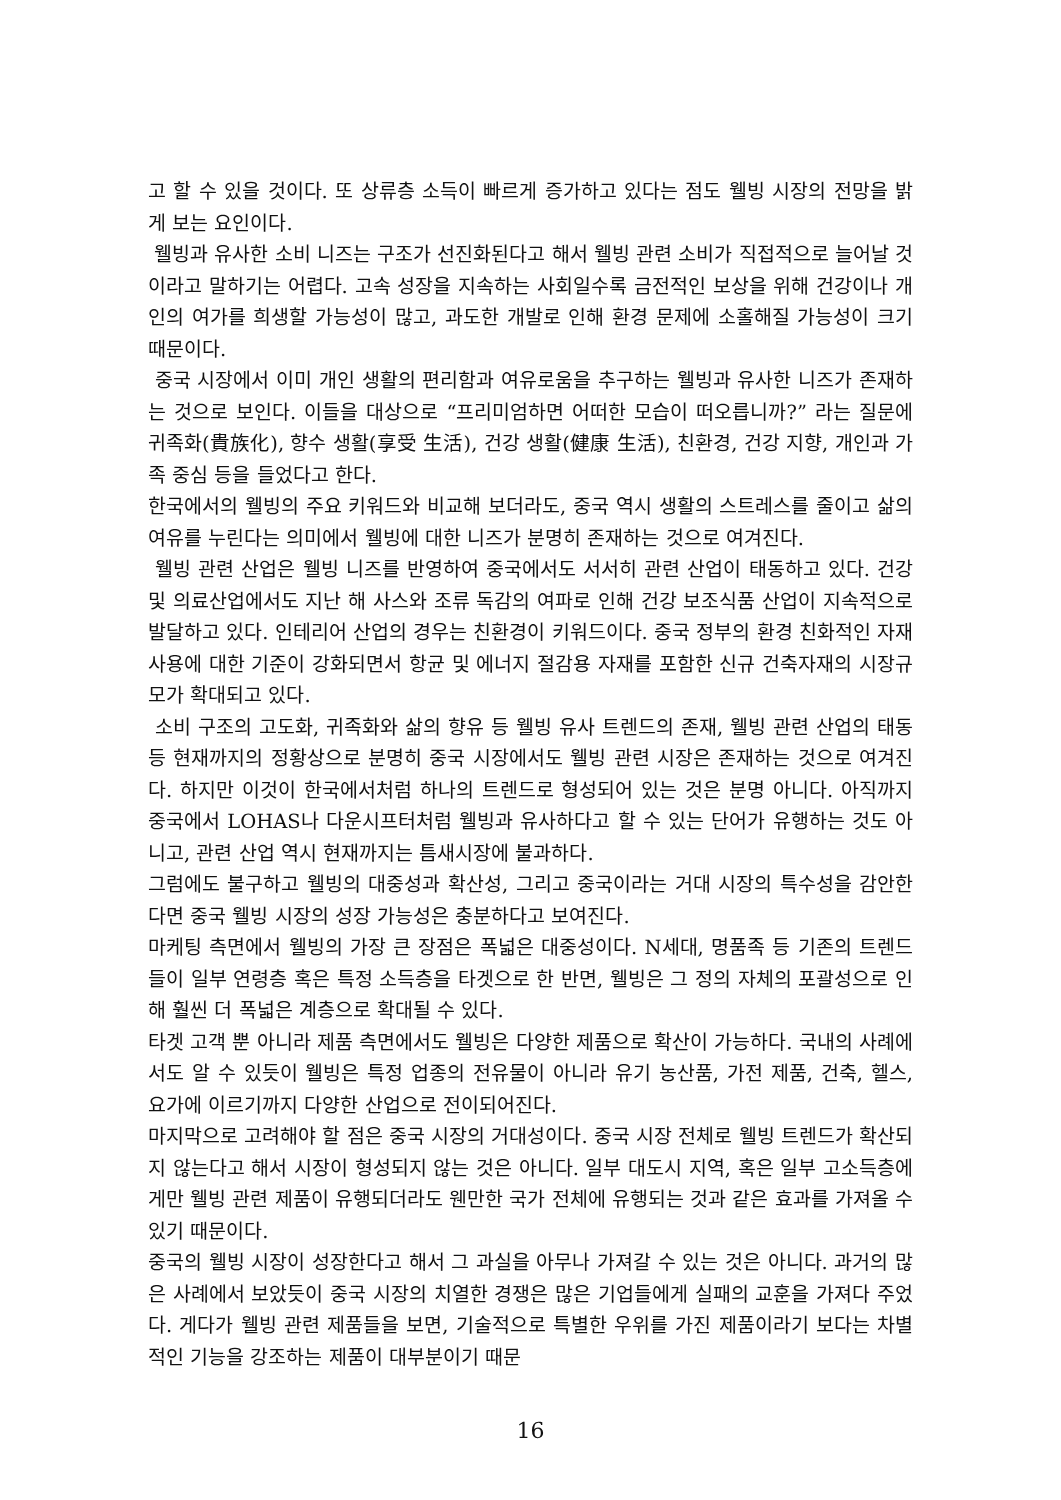고 할 수 있을 것이다. 또 상류층 소득이 빠르게 증가하고 있다는 점도 웰빙 시장의 전망을 밝게 보는 요인이다.
웰빙과 유사한 소비 니즈는 구조가 선진화된다고 해서 웰빙 관련 소비가 직접적으로 늘어날 것이라고 말하기는 어렵다. 고속 성장을 지속하는 사회일수록 금전적인 보상을 위해 건강이나 개인의 여가를 희생할 가능성이 많고, 과도한 개발로 인해 환경 문제에 소홀해질 가능성이 크기 때문이다.
중국 시장에서 이미 개인 생활의 편리함과 여유로움을 추구하는 웰빙과 유사한 니즈가 존재하는 것으로 보인다. 이들을 대상으로 “프리미엄하면 어떠한 모습이 떠오릅니까?” 라는 질문에 귀족화(貴族化), 향수 생활(享受 生活), 건강 생활(健康 生活), 친환경, 건강 지향, 개인과 가족 중심 등을 들었다고 한다.
한국에서의 웰빙의 주요 키워드와 비교해 보더라도, 중국 역시 생활의 스트레스를 줄이고 삶의 여유를 누린다는 의미에서 웰빙에 대한 니즈가 분명히 존재하는 것으로 여겨진다.
웰빙 관련 산업은 웰빙 니즈를 반영하여 중국에서도 서서히 관련 산업이 태동하고 있다. 건강 및 의료산업에서도 지난 해 사스와 조류 독감의 여파로 인해 건강 보조식품 산업이 지속적으로 발달하고 있다. 인테리어 산업의 경우는 친환경이 키워드이다. 중국 정부의 환경 친화적인 자재 사용에 대한 기준이 강화되면서 항균 및 에너지 절감용 자재를 포함한 신규 건축자재의 시장규모가 확대되고 있다.
소비 구조의 고도화, 귀족화와 삶의 향유 등 웰빙 유사 트렌드의 존재, 웰빙 관련 산업의 태동 등 현재까지의 정황상으로 분명히 중국 시장에서도 웰빙 관련 시장은 존재하는 것으로 여겨진다. 하지만 이것이 한국에서처럼 하나의 트렌드로 형성되어 있는 것은 분명 아니다. 아직까지 중국에서 LOHAS나 다운시프터처럼 웰빙과 유사하다고 할 수 있는 단어가 유행하는 것도 아니고, 관련 산업 역시 현재까지는 틈새시장에 불과하다.
그럼에도 불구하고 웰빙의 대중성과 확산성, 그리고 중국이라는 거대 시장의 특수성을 감안한다면 중국 웰빙 시장의 성장 가능성은 충분하다고 보여진다.
마케팅 측면에서 웰빙의 가장 큰 장점은 폭넓은 대중성이다. N세대, 명품족 등 기존의 트렌드들이 일부 연령층 혹은 특정 소득층을 타겟으로 한 반면, 웰빙은 그 정의 자체의 포괄성으로 인해 훨씬 더 폭넓은 계층으로 확대될 수 있다.
타겟 고객 뿐 아니라 제품 측면에서도 웰빙은 다양한 제품으로 확산이 가능하다. 국내의 사례에서도 알 수 있듯이 웰빙은 특정 업종의 전유물이 아니라 유기 농산품, 가전 제품, 건축, 헬스, 요가에 이르기까지 다양한 산업으로 전이되어진다.
마지막으로 고려해야 할 점은 중국 시장의 거대성이다. 중국 시장 전체로 웰빙 트렌드가 확산되지 않는다고 해서 시장이 형성되지 않는 것은 아니다. 일부 대도시 지역, 혹은 일부 고소득층에게만 웰빙 관련 제품이 유행되더라도 웬만한 국가 전체에 유행되는 것과 같은 효과를 가져올 수 있기 때문이다.
중국의 웰빙 시장이 성장한다고 해서 그 과실을 아무나 가져갈 수 있는 것은 아니다. 과거의 많은 사례에서 보았듯이 중국 시장의 치열한 경쟁은 많은 기업들에게 실패의 교훈을 가져다 주었다. 게다가 웰빙 관련 제품들을 보면, 기술적으로 특별한 우위를 가진 제품이라기 보다는 차별적인 기능을 강조하는 제품이 대부분이기 때문
16